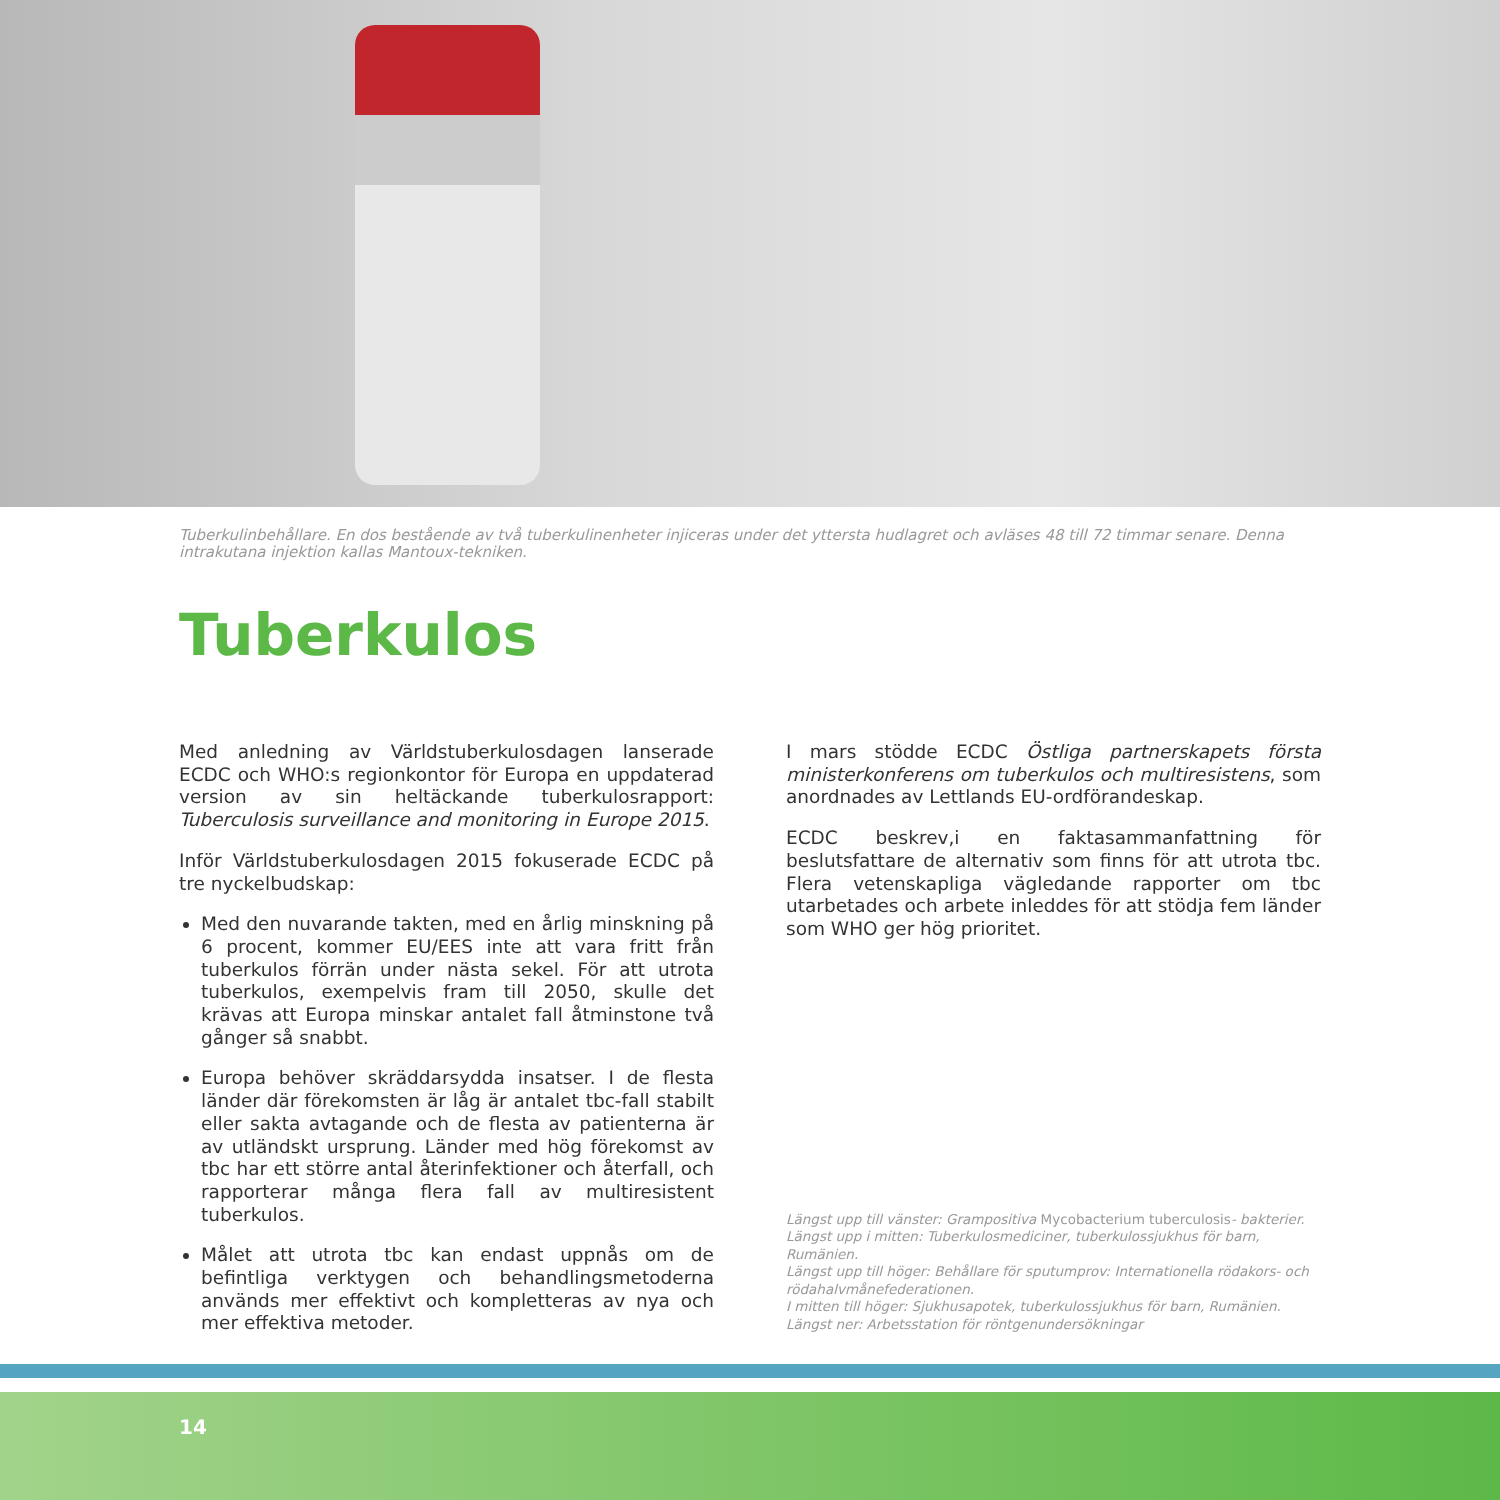Tuberkulinbehållare. En dos bestående av två tuberkulinenheter injiceras under det yttersta hudlagret och avläses 48 till 72 timmar senare. Denna intrakutana injektion kallas Mantoux-tekniken.
Tuberkulos
Med anledning av Världstuberkulosdagen lanserade ECDC och WHO:s regionkontor för Europa en uppdaterad version av sin heltäckande tuberkulosrapport: Tuberculosis surveillance and monitoring in Europe 2015.
Inför Världstuberkulosdagen 2015 fokuserade ECDC på tre nyckelbudskap:
Med den nuvarande takten, med en årlig minskning på 6 procent, kommer EU/EES inte att vara fritt från tuberkulos förrän under nästa sekel. För att utrota tuberkulos, exempelvis fram till 2050, skulle det krävas att Europa minskar antalet fall åtminstone två gånger så snabbt.
Europa behöver skräddarsydda insatser. I de flesta länder där förekomsten är låg är antalet tbc-fall stabilt eller sakta avtagande och de flesta av patienterna är av utländskt ursprung. Länder med hög förekomst av tbc har ett större antal återinfektioner och återfall, och rapporterar många flera fall av multiresistent tuberkulos.
Målet att utrota tbc kan endast uppnås om de befintliga verktygen och behandlingsmetoderna används mer effektivt och kompletteras av nya och mer effektiva metoder.
I mars stödde ECDC Östliga partnerskapets första ministerkonferens om tuberkulos och multiresistens, som anordnades av Lettlands EU-ordförandeskap.
ECDC beskrev,i en faktasammanfattning för beslutsfattare de alternativ som finns för att utrota tbc. Flera vetenskapliga vägledande rapporter om tbc utarbetades och arbete inleddes för att stödja fem länder som WHO ger hög prioritet.
Längst upp till vänster: Grampositiva Mycobacterium tuberculosis- bakterier.
Längst upp i mitten: Tuberkulosmediciner, tuberkulossjukhus för barn, Rumänien.
Längst upp till höger: Behållare för sputumprov: Internationella rödakors- och rödahalvmånefederationen.
I mitten till höger: Sjukhusapotek, tuberkulossjukhus för barn, Rumänien.
Längst ner: Arbetsstation för röntgenundersökningar
14